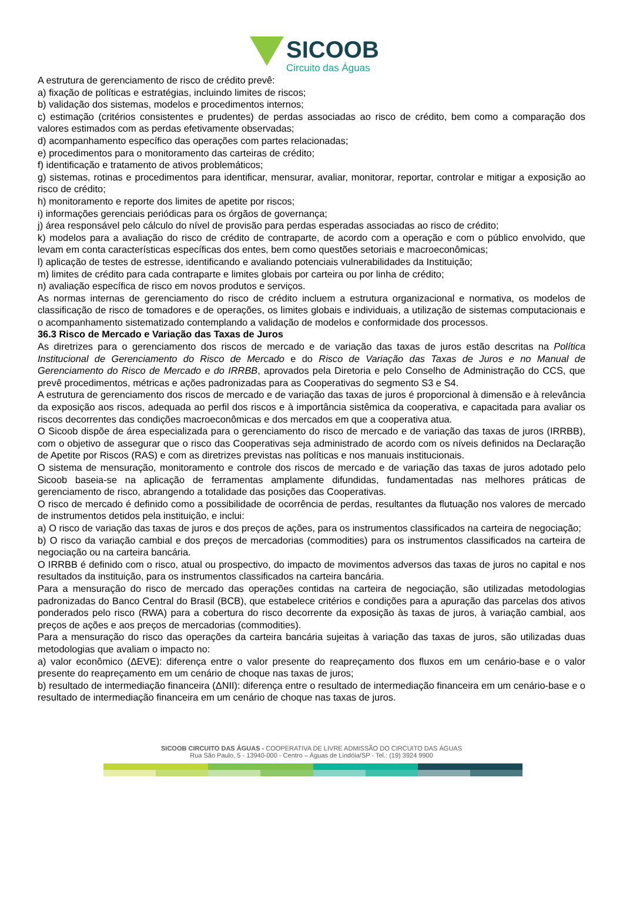SICOOB
Circuito das Águas
A estrutura de gerenciamento de risco de crédito prevê:
a) fixação de políticas e estratégias, incluindo limites de riscos;
b) validação dos sistemas, modelos e procedimentos internos;
c) estimação (critérios consistentes e prudentes) de perdas associadas ao risco de crédito, bem como a comparação dos valores estimados com as perdas efetivamente observadas;
d) acompanhamento específico das operações com partes relacionadas;
e) procedimentos para o monitoramento das carteiras de crédito;
f) identificação e tratamento de ativos problemáticos;
g) sistemas, rotinas e procedimentos para identificar, mensurar, avaliar, monitorar, reportar, controlar e mitigar a exposição ao risco de crédito;
h) monitoramento e reporte dos limites de apetite por riscos;
i) informações gerenciais periódicas para os órgãos de governança;
j) área responsável pelo cálculo do nível de provisão para perdas esperadas associadas ao risco de crédito;
k) modelos para a avaliação do risco de crédito de contraparte, de acordo com a operação e com o público envolvido, que levam em conta características específicas dos entes, bem como questões setoriais e macroeconômicas;
l) aplicação de testes de estresse, identificando e avaliando potenciais vulnerabilidades da Instituição;
m) limites de crédito para cada contraparte e limites globais por carteira ou por linha de crédito;
n) avaliação específica de risco em novos produtos e serviços.
As normas internas de gerenciamento do risco de crédito incluem a estrutura organizacional e normativa, os modelos de classificação de risco de tomadores e de operações, os limites globais e individuais, a utilização de sistemas computacionais e o acompanhamento sistematizado contemplando a validação de modelos e conformidade dos processos.
36.3 Risco de Mercado e Variação das Taxas de Juros
As diretrizes para o gerenciamento dos riscos de mercado e de variação das taxas de juros estão descritas na Política Institucional de Gerenciamento do Risco de Mercado e do Risco de Variação das Taxas de Juros e no Manual de Gerenciamento do Risco de Mercado e do IRRBB, aprovados pela Diretoria e pelo Conselho de Administração do CCS, que prevê procedimentos, métricas e ações padronizadas para as Cooperativas do segmento S3 e S4.
A estrutura de gerenciamento dos riscos de mercado e de variação das taxas de juros é proporcional à dimensão e à relevância da exposição aos riscos, adequada ao perfil dos riscos e à importância sistêmica da cooperativa, e capacitada para avaliar os riscos decorrentes das condições macroeconômicas e dos mercados em que a cooperativa atua.
O Sicoob dispõe de área especializada para o gerenciamento do risco de mercado e de variação das taxas de juros (IRRBB), com o objetivo de assegurar que o risco das Cooperativas seja administrado de acordo com os níveis definidos na Declaração de Apetite por Riscos (RAS) e com as diretrizes previstas nas políticas e nos manuais institucionais.
O sistema de mensuração, monitoramento e controle dos riscos de mercado e de variação das taxas de juros adotado pelo Sicoob baseia-se na aplicação de ferramentas amplamente difundidas, fundamentadas nas melhores práticas de gerenciamento de risco, abrangendo a totalidade das posições das Cooperativas.
O risco de mercado é definido como a possibilidade de ocorrência de perdas, resultantes da flutuação nos valores de mercado de instrumentos detidos pela instituição, e inclui:
a) O risco de variação das taxas de juros e dos preços de ações, para os instrumentos classificados na carteira de negociação;
b) O risco da variação cambial e dos preços de mercadorias (commodities) para os instrumentos classificados na carteira de negociação ou na carteira bancária.
O IRRBB é definido com o risco, atual ou prospectivo, do impacto de movimentos adversos das taxas de juros no capital e nos resultados da instituição, para os instrumentos classificados na carteira bancária.
Para a mensuração do risco de mercado das operações contidas na carteira de negociação, são utilizadas metodologias padronizadas do Banco Central do Brasil (BCB), que estabelece critérios e condições para a apuração das parcelas dos ativos ponderados pelo risco (RWA) para a cobertura do risco decorrente da exposição às taxas de juros, à variação cambial, aos preços de ações e aos preços de mercadorias (commodities).
Para a mensuração do risco das operações da carteira bancária sujeitas à variação das taxas de juros, são utilizadas duas metodologias que avaliam o impacto no:
a) valor econômico (ΔEVE): diferença entre o valor presente do reapreçamento dos fluxos em um cenário-base e o valor presente do reapreçamento em um cenário de choque nas taxas de juros;
b) resultado de intermediação financeira (ΔNII): diferença entre o resultado de intermediação financeira em um cenário-base e o resultado de intermediação financeira em um cenário de choque nas taxas de juros.
SICOOB CIRCUITO DAS ÁGUAS - COOPERATIVA DE LIVRE ADMISSÃO DO CIRCUITO DAS ÁGUAS
Rua São Paulo, 5 - 13940-000 - Centro – Águas de Lindóia/SP - Tel.: (19) 3924 9900